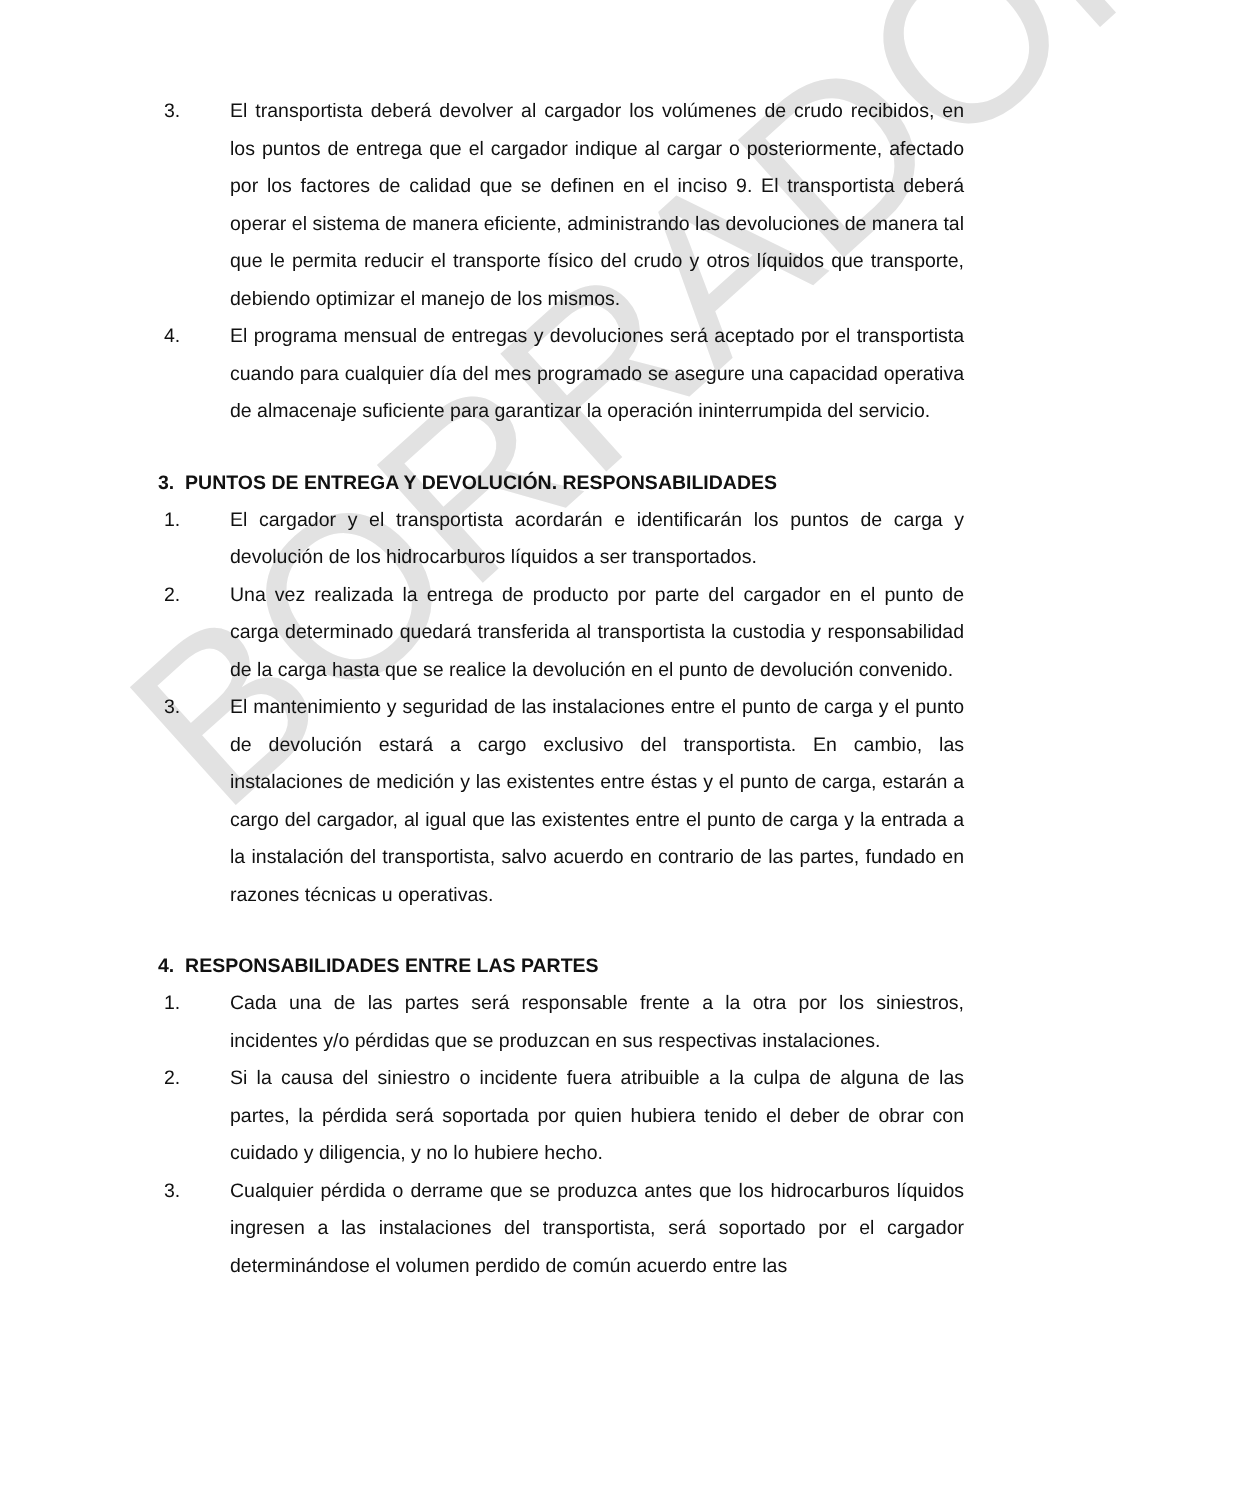BORRADOR
3. El transportista deberá devolver al cargador los volúmenes de crudo recibidos, en los puntos de entrega que el cargador indique al cargar o posteriormente, afectado por los factores de calidad que se definen en el inciso 9. El transportista deberá operar el sistema de manera eficiente, administrando las devoluciones de manera tal que le permita reducir el transporte físico del crudo y otros líquidos que transporte, debiendo optimizar el manejo de los mismos.
4. El programa mensual de entregas y devoluciones será aceptado por el transportista cuando para cualquier día del mes programado se asegure una capacidad operativa de almacenaje suficiente para garantizar la operación ininterrumpida del servicio.
3. PUNTOS DE ENTREGA Y DEVOLUCIÓN. RESPONSABILIDADES
1. El cargador y el transportista acordarán e identificarán los puntos de carga y devolución de los hidrocarburos líquidos a ser transportados.
2. Una vez realizada la entrega de producto por parte del cargador en el punto de carga determinado quedará transferida al transportista la custodia y responsabilidad de la carga hasta que se realice la devolución en el punto de devolución convenido.
3. El mantenimiento y seguridad de las instalaciones entre el punto de carga y el punto de devolución estará a cargo exclusivo del transportista. En cambio, las instalaciones de medición y las existentes entre éstas y el punto de carga, estarán a cargo del cargador, al igual que las existentes entre el punto de carga y la entrada a la instalación del transportista, salvo acuerdo en contrario de las partes, fundado en razones técnicas u operativas.
4. RESPONSABILIDADES ENTRE LAS PARTES
1. Cada una de las partes será responsable frente a la otra por los siniestros, incidentes y/o pérdidas que se produzcan en sus respectivas instalaciones.
2. Si la causa del siniestro o incidente fuera atribuible a la culpa de alguna de las partes, la pérdida será soportada por quien hubiera tenido el deber de obrar con cuidado y diligencia, y no lo hubiere hecho.
3. Cualquier pérdida o derrame que se produzca antes que los hidrocarburos líquidos ingresen a las instalaciones del transportista, será soportado por el cargador determinándose el volumen perdido de común acuerdo entre las